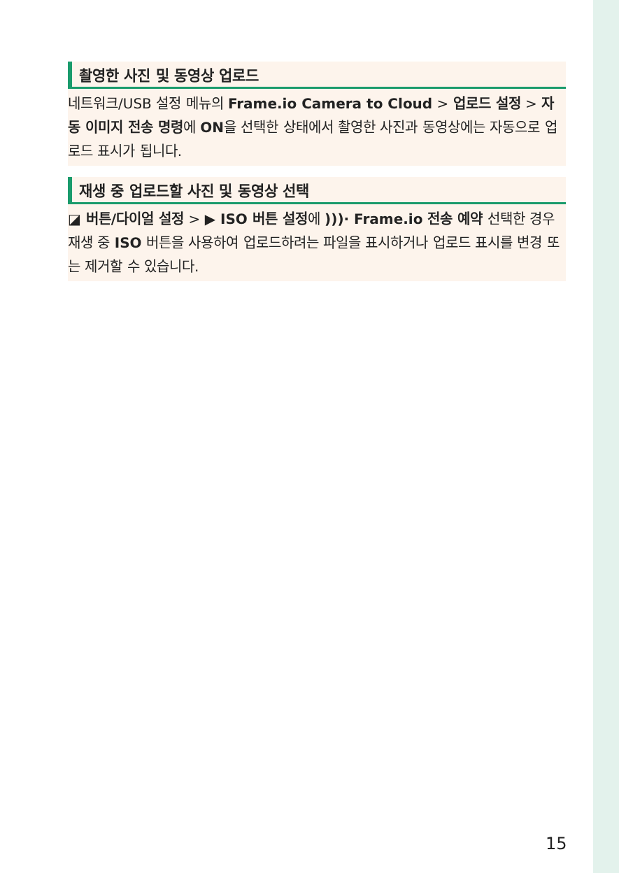촬영한 사진 및 동영상 업로드
네트워크/USB 설정 메뉴의 Frame.io Camera to Cloud > 업로드 설정 > 자동 이미지 전송 명령에 ON을 선택한 상태에서 촬영한 사진과 동영상에는 자동으로 업로드 표시가 됩니다.
재생 중 업로드할 사진 및 동영상 선택
◪ 버튼/다이얼 설정 > ▶ ISO 버튼 설정에 )))· Frame.io 전송 예약 선택한 경우 재생 중 ISO 버튼을 사용하여 업로드하려는 파일을 표시하거나 업로드 표시를 변경 또는 제거할 수 있습니다.
15